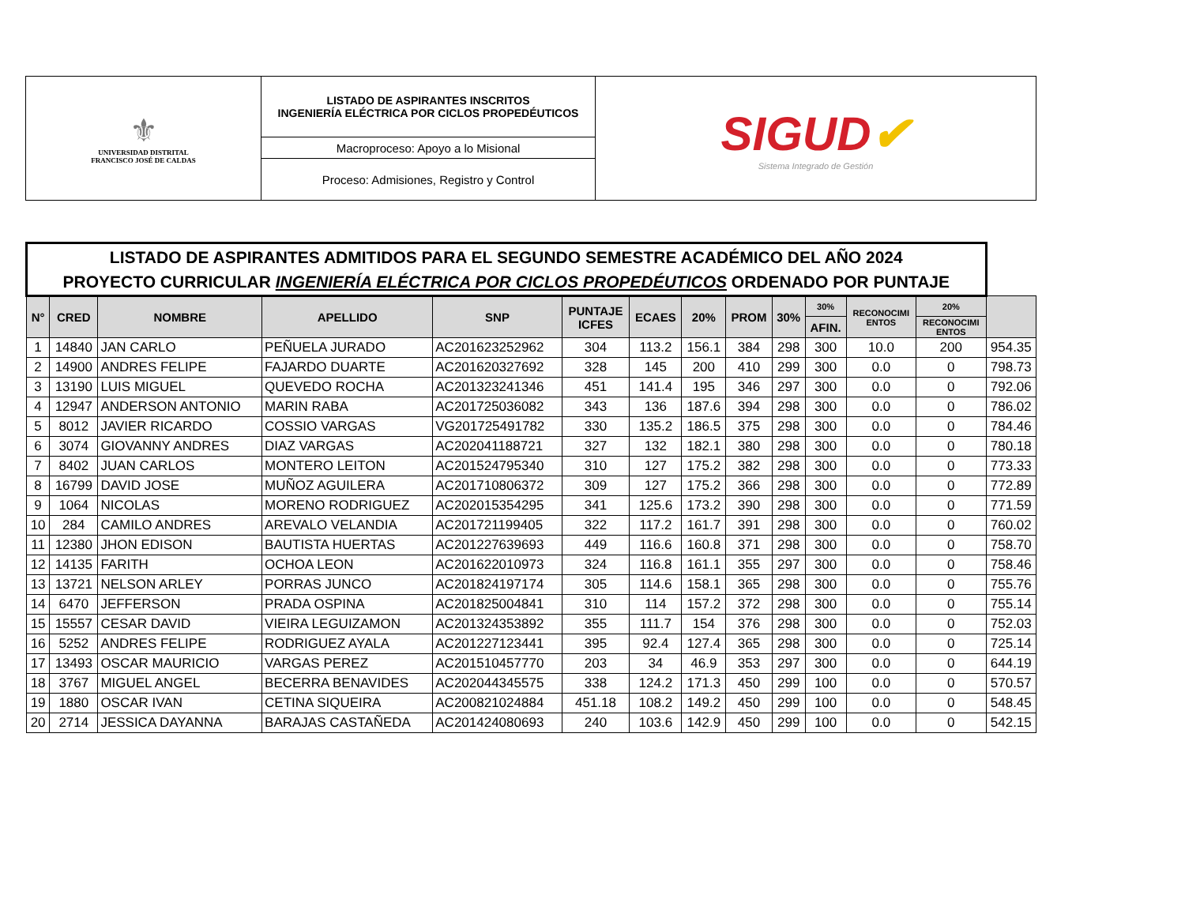| ⚜ UNIVERSIDAD DISTRITAL FRANCISCO JOSÉ DE CALDAS | LISTADO DE ASPIRANTES INSCRITOS INGENIERÍA ELÉCTRICA POR CICLOS PROPEDÉUTICOS | SIGUD ✔ Sistema Integrado de Gestión |
| | Macroproceso: Apoyo a lo Misional | |
| | Proceso: Admisiones, Registro y Control | |
| LISTADO DE ASPIRANTES ADMITIDOS PARA EL SEGUNDO SEMESTRE ACADÉMICO DEL AÑO 2024 PROYECTO CURRICULAR INGENIERÍA ELÉCTRICA POR CICLOS PROPEDÉUTICOS ORDENADO POR PUNTAJE | | | | | | | | | | | | | |
| --- | --- | --- | --- | --- | --- | --- | --- | --- | --- | --- | --- | --- | --- |
| N° | CRED | NOMBRE | APELLIDO | SNP | PUNTAJE ICFES | ECAES | 20% | PROM | 30% | 30% | RECONOCIMI ENTOS | 20% | |
| | | | | | | | | | | AFIN. | | RECONOCIMI ENTOS | |
| 1 | 14840 | JAN CARLO | PEÑUELA JURADO | AC201623252962 | 304 | 113.2 | 156.1 | 384 | 298 | 300 | 10.0 | 200 | 954.35 |
| 2 | 14900 | ANDRES FELIPE | FAJARDO DUARTE | AC201620327692 | 328 | 145 | 200 | 410 | 299 | 300 | 0.0 | 0 | 798.73 |
| 3 | 13190 | LUIS MIGUEL | QUEVEDO ROCHA | AC201323241346 | 451 | 141.4 | 195 | 346 | 297 | 300 | 0.0 | 0 | 792.06 |
| 4 | 12947 | ANDERSON ANTONIO | MARIN RABA | AC201725036082 | 343 | 136 | 187.6 | 394 | 298 | 300 | 0.0 | 0 | 786.02 |
| 5 | 8012 | JAVIER RICARDO | COSSIO VARGAS | VG201725491782 | 330 | 135.2 | 186.5 | 375 | 298 | 300 | 0.0 | 0 | 784.46 |
| 6 | 3074 | GIOVANNY ANDRES | DIAZ VARGAS | AC202041188721 | 327 | 132 | 182.1 | 380 | 298 | 300 | 0.0 | 0 | 780.18 |
| 7 | 8402 | JUAN CARLOS | MONTERO LEITON | AC201524795340 | 310 | 127 | 175.2 | 382 | 298 | 300 | 0.0 | 0 | 773.33 |
| 8 | 16799 | DAVID JOSE | MUÑOZ AGUILERA | AC201710806372 | 309 | 127 | 175.2 | 366 | 298 | 300 | 0.0 | 0 | 772.89 |
| 9 | 1064 | NICOLAS | MORENO RODRIGUEZ | AC202015354295 | 341 | 125.6 | 173.2 | 390 | 298 | 300 | 0.0 | 0 | 771.59 |
| 10 | 284 | CAMILO ANDRES | AREVALO VELANDIA | AC201721199405 | 322 | 117.2 | 161.7 | 391 | 298 | 300 | 0.0 | 0 | 760.02 |
| 11 | 12380 | JHON EDISON | BAUTISTA HUERTAS | AC201227639693 | 449 | 116.6 | 160.8 | 371 | 298 | 300 | 0.0 | 0 | 758.70 |
| 12 | 14135 | FARITH | OCHOA LEON | AC201622010973 | 324 | 116.8 | 161.1 | 355 | 297 | 300 | 0.0 | 0 | 758.46 |
| 13 | 13721 | NELSON ARLEY | PORRAS JUNCO | AC201824197174 | 305 | 114.6 | 158.1 | 365 | 298 | 300 | 0.0 | 0 | 755.76 |
| 14 | 6470 | JEFFERSON | PRADA OSPINA | AC201825004841 | 310 | 114 | 157.2 | 372 | 298 | 300 | 0.0 | 0 | 755.14 |
| 15 | 15557 | CESAR DAVID | VIEIRA LEGUIZAMON | AC201324353892 | 355 | 111.7 | 154 | 376 | 298 | 300 | 0.0 | 0 | 752.03 |
| 16 | 5252 | ANDRES FELIPE | RODRIGUEZ AYALA | AC201227123441 | 395 | 92.4 | 127.4 | 365 | 298 | 300 | 0.0 | 0 | 725.14 |
| 17 | 13493 | OSCAR MAURICIO | VARGAS PEREZ | AC201510457770 | 203 | 34 | 46.9 | 353 | 297 | 300 | 0.0 | 0 | 644.19 |
| 18 | 3767 | MIGUEL ANGEL | BECERRA BENAVIDES | AC202044345575 | 338 | 124.2 | 171.3 | 450 | 299 | 100 | 0.0 | 0 | 570.57 |
| 19 | 1880 | OSCAR IVAN | CETINA SIQUEIRA | AC200821024884 | 451.18 | 108.2 | 149.2 | 450 | 299 | 100 | 0.0 | 0 | 548.45 |
| 20 | 2714 | JESSICA DAYANNA | BARAJAS CASTAÑEDA | AC201424080693 | 240 | 103.6 | 142.9 | 450 | 299 | 100 | 0.0 | 0 | 542.15 |